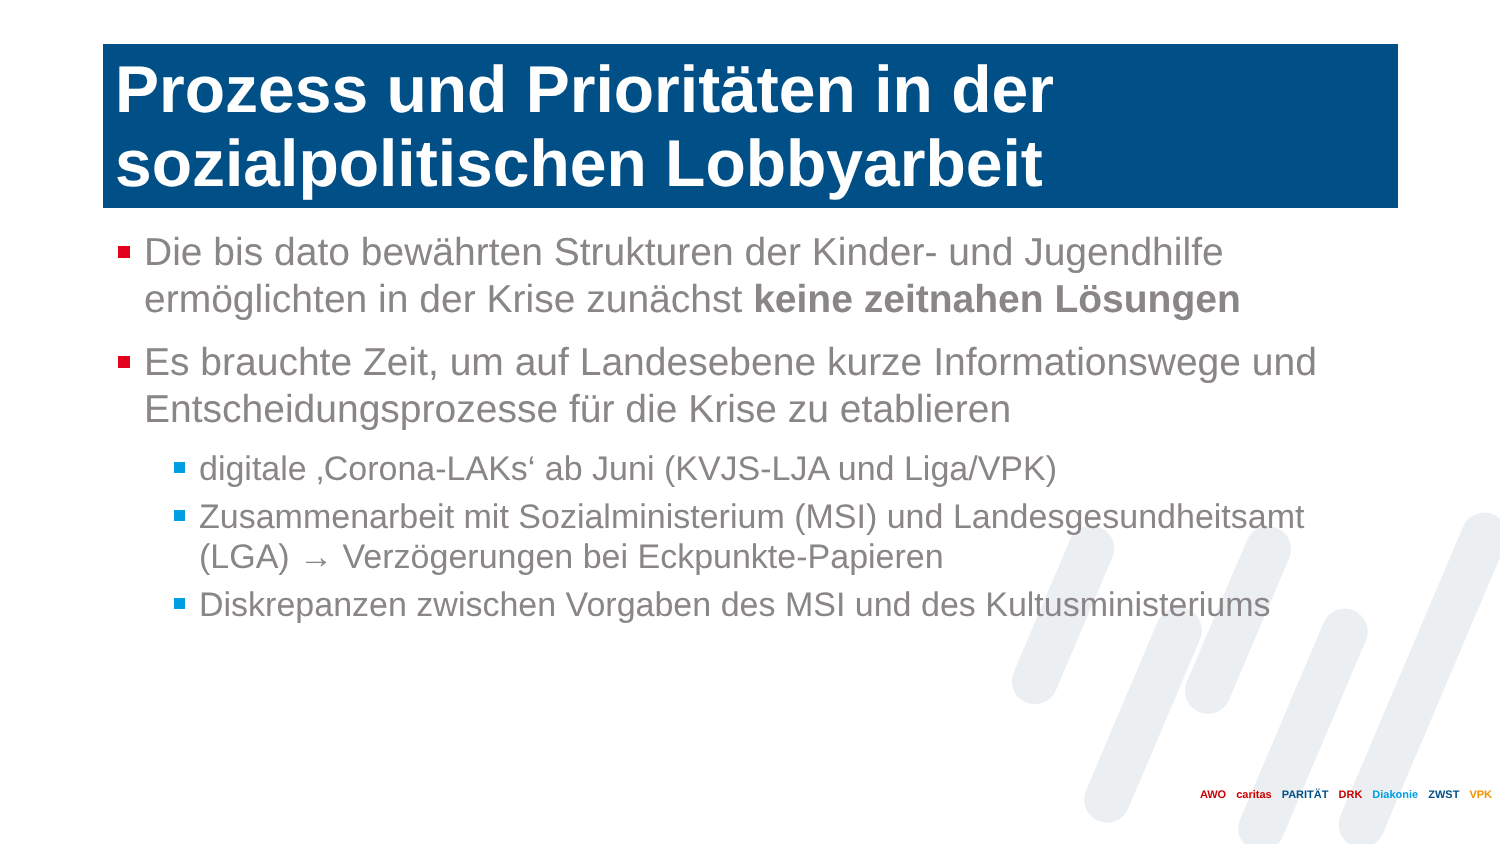Prozess und Prioritäten in der sozialpolitischen Lobbyarbeit
Die bis dato bewährten Strukturen der Kinder- und Jugendhilfe ermöglichten in der Krise zunächst keine zeitnahen Lösungen
Es brauchte Zeit, um auf Landesebene kurze Informationswege und Entscheidungsprozesse für die Krise zu etablieren
digitale ‚Corona-LAKs‘ ab Juni (KVJS-LJA und Liga/VPK)
Zusammenarbeit mit Sozialministerium (MSI) und Landesgesundheitsamt (LGA) → Verzögerungen bei Eckpunkte-Papieren
Diskrepanzen zwischen Vorgaben des MSI und des Kultusministeriums
AWO caritas PARITÄT DRK Diakonie ZWST VPK